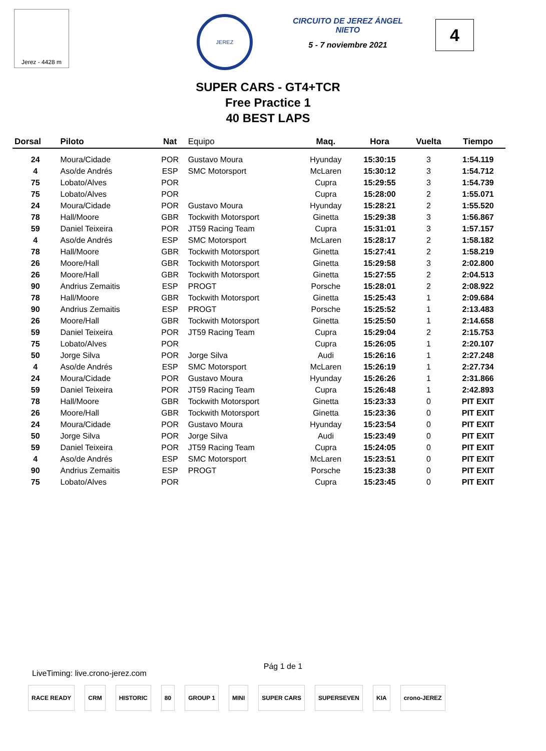Jerez - 4428 m
JEREZ
CIRCUITO DE JEREZ ÁNGEL NIETO
5 - 7 noviembre 2021
4
SUPER CARS - GT4+TCR
Free Practice 1
40 BEST LAPS
| Dorsal | Piloto | Nat | Equipo | Maq. | Hora | Vuelta | Tiempo |
| --- | --- | --- | --- | --- | --- | --- | --- |
| 24 | Moura/Cidade | POR | Gustavo Moura | Hyunday | 15:30:15 | 3 | 1:54.119 |
| 4 | Aso/de Andrés | ESP | SMC Motorsport | McLaren | 15:30:12 | 3 | 1:54.712 |
| 75 | Lobato/Alves | POR | | Cupra | 15:29:55 | 3 | 1:54.739 |
| 75 | Lobato/Alves | POR | | Cupra | 15:28:00 | 2 | 1:55.071 |
| 24 | Moura/Cidade | POR | Gustavo Moura | Hyunday | 15:28:21 | 2 | 1:55.520 |
| 78 | Hall/Moore | GBR | Tockwith Motorsport | Ginetta | 15:29:38 | 3 | 1:56.867 |
| 59 | Daniel Teixeira | POR | JT59 Racing Team | Cupra | 15:31:01 | 3 | 1:57.157 |
| 4 | Aso/de Andrés | ESP | SMC Motorsport | McLaren | 15:28:17 | 2 | 1:58.182 |
| 78 | Hall/Moore | GBR | Tockwith Motorsport | Ginetta | 15:27:41 | 2 | 1:58.219 |
| 26 | Moore/Hall | GBR | Tockwith Motorsport | Ginetta | 15:29:58 | 3 | 2:02.800 |
| 26 | Moore/Hall | GBR | Tockwith Motorsport | Ginetta | 15:27:55 | 2 | 2:04.513 |
| 90 | Andrius Zemaitis | ESP | PROGT | Porsche | 15:28:01 | 2 | 2:08.922 |
| 78 | Hall/Moore | GBR | Tockwith Motorsport | Ginetta | 15:25:43 | 1 | 2:09.684 |
| 90 | Andrius Zemaitis | ESP | PROGT | Porsche | 15:25:52 | 1 | 2:13.483 |
| 26 | Moore/Hall | GBR | Tockwith Motorsport | Ginetta | 15:25:50 | 1 | 2:14.658 |
| 59 | Daniel Teixeira | POR | JT59 Racing Team | Cupra | 15:29:04 | 2 | 2:15.753 |
| 75 | Lobato/Alves | POR | | Cupra | 15:26:05 | 1 | 2:20.107 |
| 50 | Jorge Silva | POR | Jorge Silva | Audi | 15:26:16 | 1 | 2:27.248 |
| 4 | Aso/de Andrés | ESP | SMC Motorsport | McLaren | 15:26:19 | 1 | 2:27.734 |
| 24 | Moura/Cidade | POR | Gustavo Moura | Hyunday | 15:26:26 | 1 | 2:31.866 |
| 59 | Daniel Teixeira | POR | JT59 Racing Team | Cupra | 15:26:48 | 1 | 2:42.893 |
| 78 | Hall/Moore | GBR | Tockwith Motorsport | Ginetta | 15:23:33 | 0 | PIT EXIT |
| 26 | Moore/Hall | GBR | Tockwith Motorsport | Ginetta | 15:23:36 | 0 | PIT EXIT |
| 24 | Moura/Cidade | POR | Gustavo Moura | Hyunday | 15:23:54 | 0 | PIT EXIT |
| 50 | Jorge Silva | POR | Jorge Silva | Audi | 15:23:49 | 0 | PIT EXIT |
| 59 | Daniel Teixeira | POR | JT59 Racing Team | Cupra | 15:24:05 | 0 | PIT EXIT |
| 4 | Aso/de Andrés | ESP | SMC Motorsport | McLaren | 15:23:51 | 0 | PIT EXIT |
| 90 | Andrius Zemaitis | ESP | PROGT | Porsche | 15:23:38 | 0 | PIT EXIT |
| 75 | Lobato/Alves | POR | | Cupra | 15:23:45 | 0 | PIT EXIT |
Pág 1 de 1
LiveTiming: live.crono-jerez.com
RACE READY CRM HISTORIC 80 GROUP 1 MINI SUPER CARS SUPERSEVEN KIA crono-JEREZ